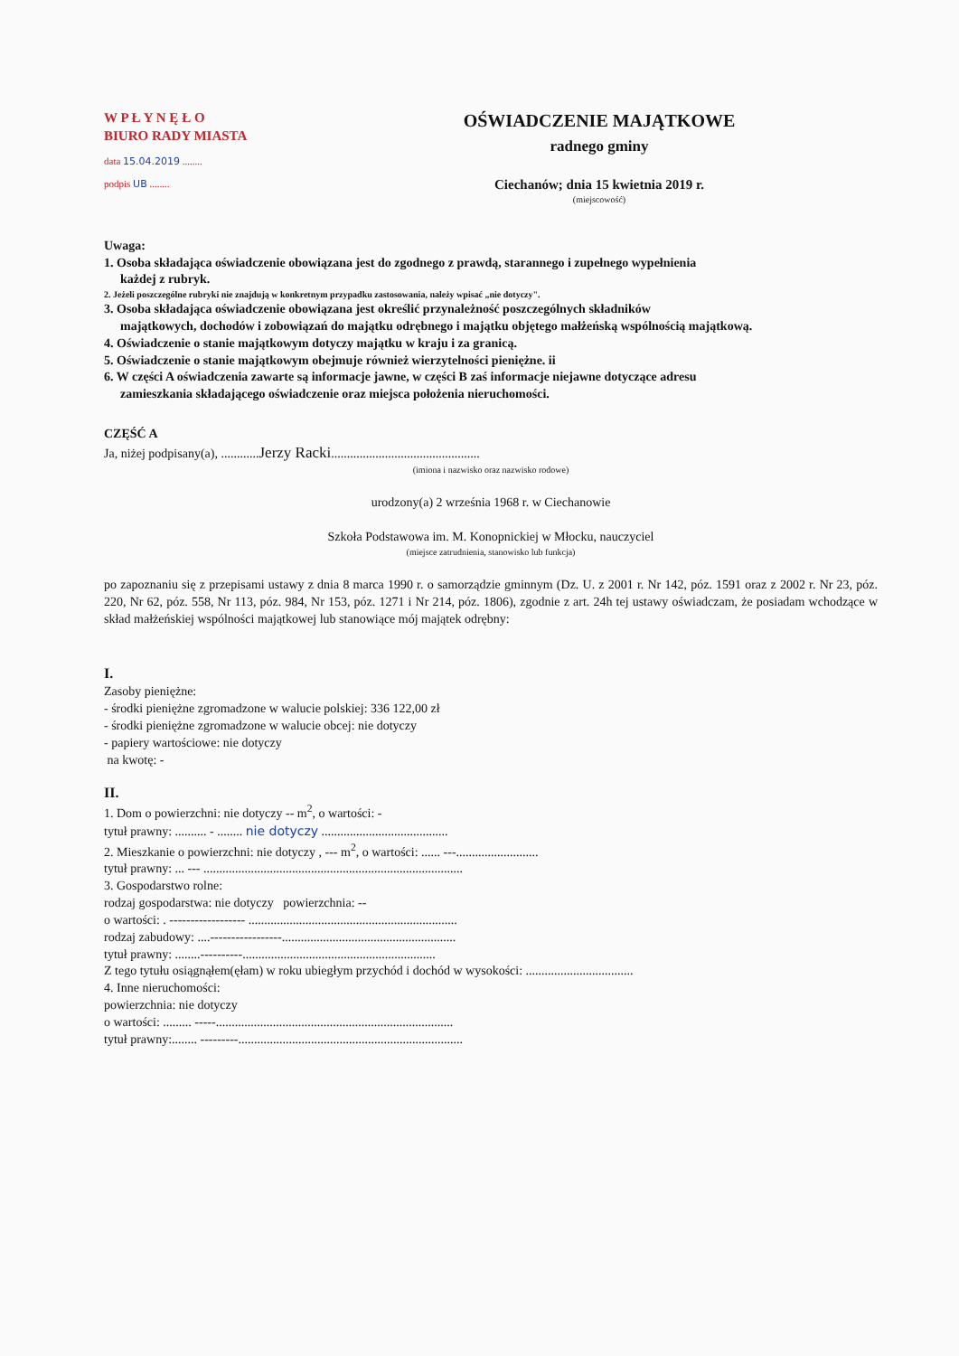W P Ł Y N Ę Ł O
BIURO RADY MIASTA
data 15.04.2019 ........
podpis UB ........
OŚWIADCZENIE MAJĄTKOWE
radnego gminy
Ciechanów; dnia 15 kwietnia 2019 r.
(miejscowość)
Uwaga:
1. Osoba składająca oświadczenie obowiązana jest do zgodnego z prawdą, starannego i zupełnego wypełnienia
każdej z rubryk.
2. Jeżeli poszczególne rubryki nie znajdują w konkretnym przypadku zastosowania, należy wpisać „nie dotyczy".
3. Osoba składająca oświadczenie obowiązana jest określić przynależność poszczególnych składników
majątkowych, dochodów i zobowiązań do majątku odrębnego i majątku objętego małżeńską wspólnością majątkową.
4. Oświadczenie o stanie majątkowym dotyczy majątku w kraju i za granicą.
5. Oświadczenie o stanie majątkowym obejmuje również wierzytelności pieniężne. ii
6. W części A oświadczenia zawarte są informacje jawne, w części B zaś informacje niejawne dotyczące adresu
zamieszkania składającego oświadczenie oraz miejsca położenia nieruchomości.
CZĘŚĆ A
Ja, niżej podpisany(a), ............Jerzy Racki...............................................
(imiona i nazwisko oraz nazwisko rodowe)
urodzony(a) 2 września 1968 r. w Ciechanowie
Szkoła Podstawowa im. M. Konopnickiej w Młocku, nauczyciel
(miejsce zatrudnienia, stanowisko lub funkcja)
po zapoznaniu się z przepisami ustawy z dnia 8 marca 1990 r. o samorządzie gminnym (Dz. U. z 2001 r. Nr 142, póz. 1591 oraz z 2002 r. Nr 23, póz. 220, Nr 62, póz. 558, Nr 113, póz. 984, Nr 153, póz. 1271 i Nr 214, póz. 1806), zgodnie z art. 24h tej ustawy oświadczam, że posiadam wchodzące w skład małżeńskiej wspólności majątkowej lub stanowiące mój majątek odrębny:
I.
Zasoby pieniężne:
- środki pieniężne zgromadzone w walucie polskiej: 336 122,00 zł
- środki pieniężne zgromadzone w walucie obcej: nie dotyczy
- papiery wartościowe: nie dotyczy
na kwotę: -
II.
1. Dom o powierzchni: nie dotyczy -- m<sup>2</sup>, o wartości: -
tytuł prawny: .......... - ........ nie dotyczy ........................................
2. Mieszkanie o powierzchni: nie dotyczy , --- m<sup>2</sup>, o wartości: ...... ---..........................
tytuł prawny: ... --- ..................................................................................
3. Gospodarstwo rolne:
rodzaj gospodarstwa: nie dotyczy powierzchnia: --
o wartości: . ------------------ ..................................................................
rodzaj zabudowy: ....-----------------.......................................................
tytuł prawny: ........----------.............................................................
Z tego tytułu osiągnąłem(ęłam) w roku ubiegłym przychód i dochód w wysokości: ..................................
4. Inne nieruchomości:
powierzchnia: nie dotyczy
o wartości: ......... -----...........................................................................
tytuł prawny:........ ---------.......................................................................